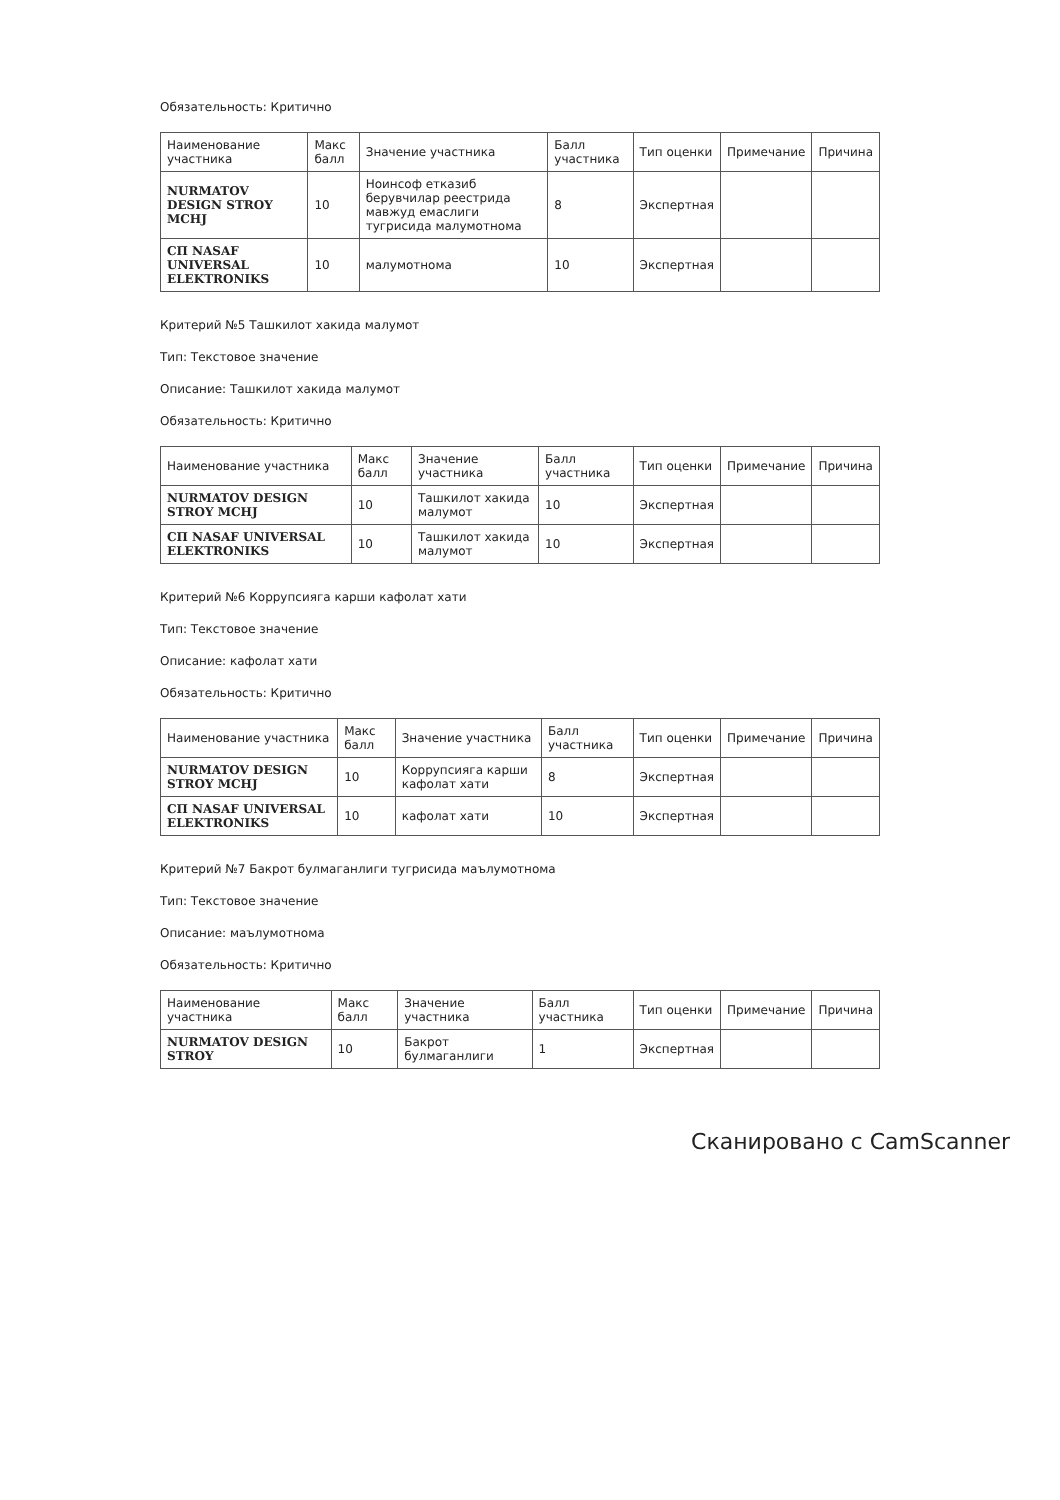Обязательность: Критично
| Наименование участника | Макс балл | Значение участника | Балл участника | Тип оценки | Примечание | Причина |
| --- | --- | --- | --- | --- | --- | --- |
| NURMATOV DESIGN STROY MCHJ | 10 | Ноинсоф етказиб берувчилар реестрида мавжуд емаслиги тугрисида малумотнома | 8 | Экспертная | | |
| СП NASAF UNIVERSAL ELEKTRONIKS | 10 | малумотнома | 10 | Экспертная | | |
Критерий №5 Ташкилот хакида малумот
Тип: Текстовое значение
Описание: Ташкилот хакида малумот
Обязательность: Критично
| Наименование участника | Макс балл | Значение участника | Балл участника | Тип оценки | Примечание | Причина |
| --- | --- | --- | --- | --- | --- | --- |
| NURMATOV DESIGN STROY MCHJ | 10 | Ташкилот хакида малумот | 10 | Экспертная | | |
| СП NASAF UNIVERSAL ELEKTRONIKS | 10 | Ташкилот хакида малумот | 10 | Экспертная | | |
Критерий №6 Коррупсияга карши кафолат хати
Тип: Текстовое значение
Описание: кафолат хати
Обязательность: Критично
| Наименование участника | Макс балл | Значение участника | Балл участника | Тип оценки | Примечание | Причина |
| --- | --- | --- | --- | --- | --- | --- |
| NURMATOV DESIGN STROY MCHJ | 10 | Коррупсияга карши кафолат хати | 8 | Экспертная | | |
| СП NASAF UNIVERSAL ELEKTRONIKS | 10 | кафолат хати | 10 | Экспертная | | |
Критерий №7 Бакрот булмаганлиги тугрисида маълумотнома
Тип: Текстовое значение
Описание: маълумотнома
Обязательность: Критично
| Наименование участника | Макс балл | Значение участника | Балл участника | Тип оценки | Примечание | Причина |
| --- | --- | --- | --- | --- | --- | --- |
| NURMATOV DESIGN STROY | 10 | Бакрот булмаганлиги | 1 | Экспертная | | |
Сканировано с CamScanner